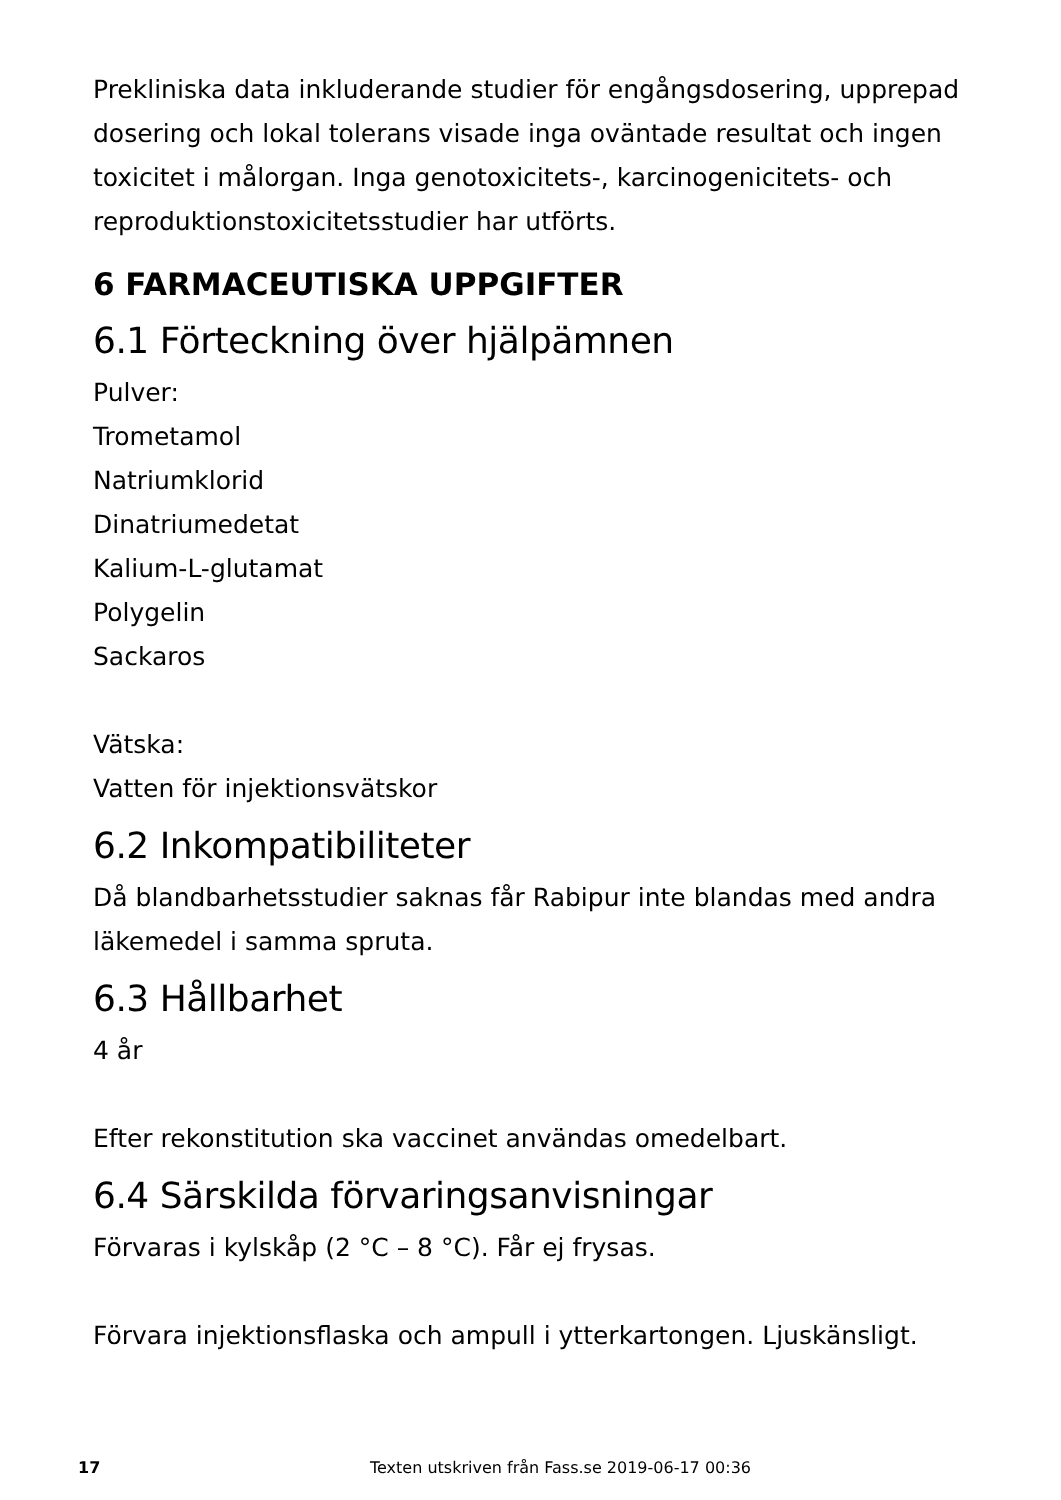Prekliniska data inkluderande studier för engångsdosering, upprepad dosering och lokal tolerans visade inga oväntade resultat och ingen toxicitet i målorgan. Inga genotoxicitets-, karcinogenicitets- och reproduktionstoxicitetsstudier har utförts.
6 FARMACEUTISKA UPPGIFTER
6.1 Förteckning över hjälpämnen
Pulver:
Trometamol
Natriumklorid
Dinatriumedetat
Kalium-L-glutamat
Polygelin
Sackaros
Vätska:
Vatten för injektionsvätskor
6.2 Inkompatibiliteter
Då blandbarhetsstudier saknas får Rabipur inte blandas med andra läkemedel i samma spruta.
6.3 Hållbarhet
4 år
Efter rekonstitution ska vaccinet användas omedelbart.
6.4 Särskilda förvaringsanvisningar
Förvaras i kylskåp (2 °C – 8 °C). Får ej frysas.
Förvara injektionsflaska och ampull i ytterkartongen. Ljuskänsligt.
17 Texten utskriven från Fass.se 2019-06-17 00:36